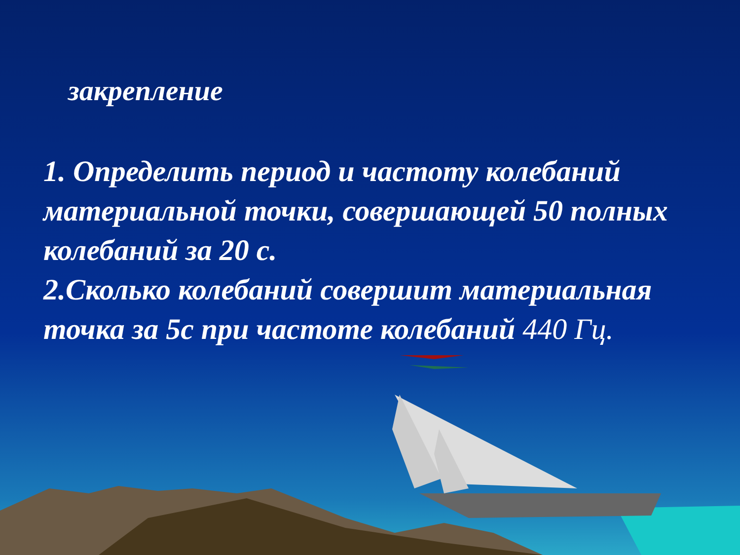закрепление
1. Определить период и частоту колебаний материальной точки, совершающей 50 полных колебаний за 20 с.
2.Сколько колебаний совершит материальная точка за 5с при частоте колебаний 440 Гц.